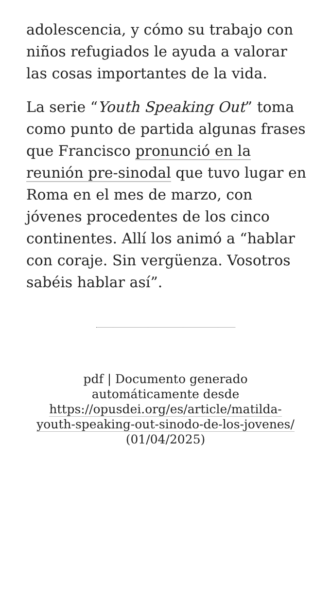adolescencia, y cómo su trabajo con niños refugiados le ayuda a valorar las cosas importantes de la vida.
La serie “Youth Speaking Out” toma como punto de partida algunas frases que Francisco pronunció en la reunión pre-sinodal que tuvo lugar en Roma en el mes de marzo, con jóvenes procedentes de los cinco continentes. Allí los animó a “hablar con coraje. Sin vergüenza. Vosotros sabéis hablar así”.
pdf | Documento generado automáticamente desde https://opusdei.org/es/article/matilda-youth-speaking-out-sinodo-de-los-jovenes/ (01/04/2025)